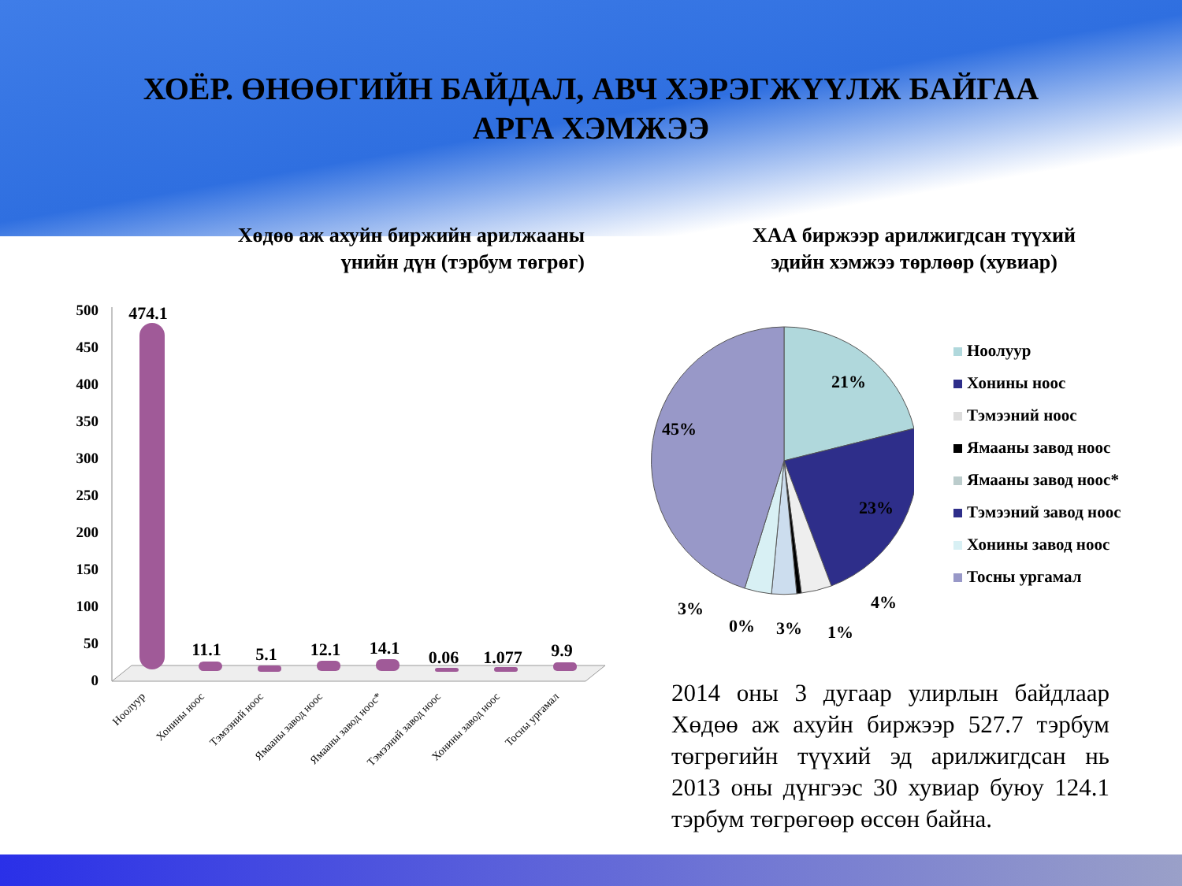ХОЁР. ӨНӨӨГИЙН БАЙДАЛ, АВЧ ХЭРЭГЖҮҮЛЖ БАЙГАА
АРГА ХЭМЖЭЭ
Хөдөө аж ахуйн биржийн арилжааны үнийн дүн (тэрбум төгрөг)
ХАА биржээр арилжигдсан түүхий эдийн хэмжээ төрлөөр (хувиар)
500
450
400
350
300
250
200
150
100
50
0
474.1
11.1
5.1
12.1
14.1
0.06
1.077
9.9
Ноолуур
Хонины ноос
Тэмээний ноос
Ямааны завод ноос
Ямааны завод ноос*
Тэмээний завод ноос
Хонины завод ноос
Тосны ургамал
21%
23%
45%
4%
1%
3%
0%
3%
Ноолуур
Хонины ноос
Тэмээний ноос
Ямааны завод ноос
Ямааны завод ноос*
Тэмээний завод ноос
Хонины завод ноос
Тосны ургамал
2014 оны 3 дугаар улирлын байдлаар Хөдөө аж ахуйн биржээр 527.7 тэрбум төгрөгийн түүхий эд арилжигдсан нь 2013 оны дүнгээс 30 хувиар буюу 124.1 тэрбум төгрөгөөр өссөн байна.